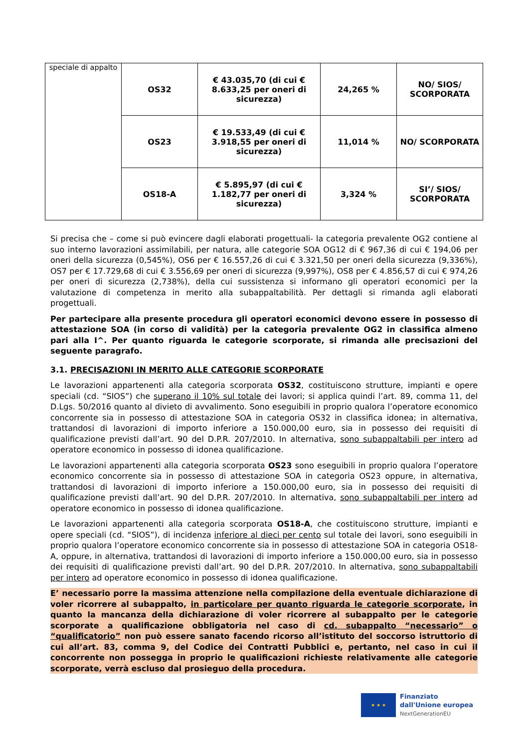| speciale di appalto | OS32 | € 43.035,70 (di cui € 8.633,25 per oneri di sicurezza) | 24,265 % | NO/ SIOS/ SCORPORATA |
| | OS23 | € 19.533,49 (di cui € 3.918,55 per oneri di sicurezza) | 11,014 % | NO/ SCORPORATA |
| | OS18-A | € 5.895,97 (di cui € 1.182,77 per oneri di sicurezza) | 3,324 % | SI’/ SIOS/ SCORPORATA |
Si precisa che – come si può evincere dagli elaborati progettuali- la categoria prevalente OG2 contiene al suo interno lavorazioni assimilabili, per natura, alle categorie SOA OG12 di € 967,36 di cui € 194,06 per oneri della sicurezza (0,545%), OS6 per € 16.557,26 di cui € 3.321,50 per oneri della sicurezza (9,336%), OS7 per € 17.729,68 di cui € 3.556,69 per oneri di sicurezza (9,997%), OS8 per € 4.856,57 di cui € 974,26 per oneri di sicurezza (2,738%), della cui sussistenza si informano gli operatori economici per la valutazione di competenza in merito alla subappaltabilità. Per dettagli si rimanda agli elaborati progettuali.
Per partecipare alla presente procedura gli operatori economici devono essere in possesso di attestazione SOA (in corso di validità) per la categoria prevalente OG2 in classifica almeno pari alla I^. Per quanto riguarda le categorie scorporate, si rimanda alle precisazioni del seguente paragrafo.
3.1. PRECISAZIONI IN MERITO ALLE CATEGORIE SCORPORATE
Le lavorazioni appartenenti alla categoria scorporata OS32, costituiscono strutture, impianti e opere speciali (cd. “SIOS”) che superano il 10% sul totale dei lavori; si applica quindi l’art. 89, comma 11, del D.Lgs. 50/2016 quanto al divieto di avvalimento. Sono eseguibili in proprio qualora l’operatore economico concorrente sia in possesso di attestazione SOA in categoria OS32 in classifica idonea; in alternativa, trattandosi di lavorazioni di importo inferiore a 150.000,00 euro, sia in possesso dei requisiti di qualificazione previsti dall’art. 90 del D.P.R. 207/2010. In alternativa, sono subappaltabili per intero ad operatore economico in possesso di idonea qualificazione.
Le lavorazioni appartenenti alla categoria scorporata OS23 sono eseguibili in proprio qualora l’operatore economico concorrente sia in possesso di attestazione SOA in categoria OS23 oppure, in alternativa, trattandosi di lavorazioni di importo inferiore a 150.000,00 euro, sia in possesso dei requisiti di qualificazione previsti dall’art. 90 del D.P.R. 207/2010. In alternativa, sono subappaltabili per intero ad operatore economico in possesso di idonea qualificazione.
Le lavorazioni appartenenti alla categoria scorporata OS18-A, che costituiscono strutture, impianti e opere speciali (cd. “SIOS”), di incidenza inferiore al dieci per cento sul totale dei lavori, sono eseguibili in proprio qualora l’operatore economico concorrente sia in possesso di attestazione SOA in categoria OS18-A, oppure, in alternativa, trattandosi di lavorazioni di importo inferiore a 150.000,00 euro, sia in possesso dei requisiti di qualificazione previsti dall’art. 90 del D.P.R. 207/2010. In alternativa, sono subappaltabili per intero ad operatore economico in possesso di idonea qualificazione.
E’ necessario porre la massima attenzione nella compilazione della eventuale dichiarazione di voler ricorrere al subappalto, in particolare per quanto riguarda le categorie scorporate, in quanto la mancanza della dichiarazione di voler ricorrere al subappalto per le categorie scorporate a qualificazione obbligatoria nel caso di cd. subappalto “necessario” o “qualificatorio” non può essere sanato facendo ricorso all’istituto del soccorso istruttorio di cui all’art. 83, comma 9, del Codice dei Contratti Pubblici e, pertanto, nel caso in cui il concorrente non possegga in proprio le qualificazioni richieste relativamente alle categorie scorporate, verrà escluso dal prosieguo della procedura.
★ ★ ★
Finanziato
dall'Unione europea
NextGenerationEU